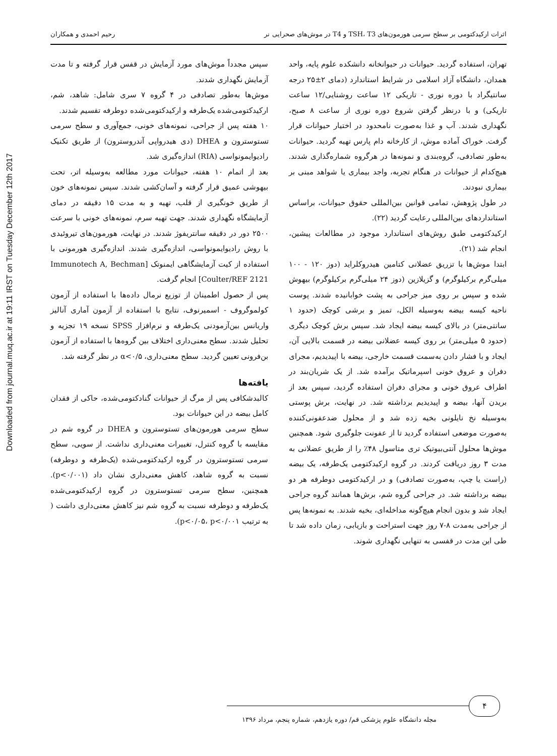Downloaded from journal.muq.ac.ir at 19:11 IRST on Tuesday December 12th 2017
اثرات ارکیدکتومی بر سطح سرمی هورمون‌های TSH، T3 و T4 در موش‌های صحرایی نر رحیم احمدی و همکاران
تهران، استفاده گردید. حیوانات در حیوانخانه دانشکده علوم پایه، واحد همدان، دانشگاه آزاد اسلامی در شرایط استاندارد (دمای ۲±۲۵ درجه سانتیگراد با دوره نوری - تاریکی ۱۲ ساعت روشنایی/۱۲ ساعت تاریکی) و با درنظر گرفتن شروع دوره نوری از ساعت ۸ صبح، نگهداری شدند. آب و غذا به‌صورت نامحدود در اختیار حیوانات قرار گرفت. خوراک آماده موش، از کارخانه دام پارس تهیه گردید. حیوانات به‌طور تصادفی، گروه‌بندی و نمونه‌ها در هرگروه شماره‌گذاری شدند. هیچ‌کدام از حیوانات در هنگام تجربه، واجد بیماری یا شواهد مبنی بر بیماری نبودند.
در طول پژوهش، تمامی قوانین بین‌المللی حقوق حیوانات، براساس استانداردهای بین‌المللی رعایت گردید (۲۲).
ارکیدکتومی طبق روش‌های استاندارد موجود در مطالعات پیشین، انجام شد (۲۱).
ابتدا موش‌ها با تزریق عضلانی کتامین هیدروکلراید (دوز ۱۲۰ - ۱۰۰ میلی‌گرم برکیلوگرم) و گزیلازین (دوز ۲۴ میلی‌گرم برکیلوگرم) بیهوش شده و سپس بر روی میز جراحی به پشت خوابانیده شدند. پوست ناحیه کیسه بیضه به‌وسیله الکل، تمیز و برشی کوچک (حدود ۱ سانتی‌متر) در بالای کیسه بیضه ایجاد شد. سپس برش کوچک دیگری (حدود ۵ میلی‌متر) بر روی کیسه عضلانی بیضه در قسمت بالایی آن، ایجاد و با فشار دادن به‌سمت قسمت خارجی، بیضه با اپیدیدیم، مجرای دفران و عروق خونی اسپرماتیک برآمده شد. از یک شریان‌بند در اطراف عروق خونی و مجرای دفران استفاده گردید، سپس بعد از بریدن آنها، بیضه و اپیدیدیم برداشته شد. در نهایت، برش پوستی به‌وسیله نخ نایلونی بخیه زده شد و از محلول ضدعفونی‌کننده به‌صورت موضعی استفاده گردید تا از عفونت جلوگیری شود. همچنین موش‌ها محلول آنتی‌بیوتیک تری متاسول ۴۸٪ را از طریق عضلانی به مدت ۳ روز دریافت کردند. در گروه ارکیدکتومی یک‌طرفه، یک بیضه (راست یا چپ، به‌صورت تصادفی) و در ارکیدکتومی دوطرفه هر دو بیضه برداشته شد. در جراحی گروه شم، برش‌ها همانند گروه جراحی ایجاد شد و بدون انجام هیچ‌گونه مداخله‌ای، بخیه شدند. به نمونه‌ها پس از جراحی به‌مدت ۸-۷ روز جهت استراحت و بازیابی، زمان داده شد تا طی این مدت در قفسی به تنهایی نگهداری شوند.
سپس مجدداً موش‌های مورد آزمایش در قفس قرار گرفته و تا مدت آزمایش نگهداری شدند.
موش‌ها به‌طور تصادفی در ۴ گروه ۷ سری شامل: شاهد، شم، ارکیدکتومی‌شده یک‌طرفه و ارکیدکتومی‌شده دوطرفه تقسیم شدند.
۱۰ هفته پس از جراحی، نمونه‌های خونی، جمع‌آوری و سطح سرمی تستوسترون و DHEA (دی هیدرواپی آندروسترون) از طریق تکنیک رادیوایمونواسی (RIA) اندازه‌گیری شد.
بعد از اتمام ۱۰ هفته، حیوانات مورد مطالعه به‌وسیله اتر، تحت بیهوشی عمیق قرار گرفته و آسان‌کشی شدند. سپس نمونه‌های خون از طریق خونگیری از قلب، تهیه و به مدت ۱۵ دقیقه در دمای آزمایشگاه نگهداری شدند. جهت تهیه سرم، نمونه‌های خونی با سرعت ۲۵۰۰ دور در دقیقه سانتریفوژ شدند. در نهایت، هورمون‌های تیروئیدی با روش رادیوایمونواسی، اندازه‌گیری شدند. اندازه‌گیری هورمونی با استفاده از کیت آزمایشگاهی ایمنوتک [Immunotech A, Bechman Coulter/REF 2121] انجام گرفت.
پس از حصول اطمینان از توزیع نرمال داده‌ها با استفاده از آزمون کولموگروف - اسمیرنوف، نتایج با استفاده از آزمون آماری آنالیز واریانس بین‌آزمودنی یک‌طرفه و نرم‌افزار SPSS نسخه ۱۹ تجزیه و تحلیل شدند. سطح معنی‌داری اختلاف بین گروه‌ها با استفاده از آزمون بن‌فرونی تعیین گردید. سطح معنی‌داری، α<۰/۵ در نظر گرفته شد.
یافته‌ها
کالبدشکافی پس از مرگ از حیوانات گنادکتومی‌شده، حاکی از فقدان کامل بیضه در این حیوانات بود.
سطح سرمی هورمون‌های تستوسترون و DHEA در گروه شم در مقایسه با گروه کنترل، تغییرات معنی‌داری نداشت. از سویی، سطح سرمی تستوسترون در گروه ارکیدکتومی‌شده (یک‌طرفه و دوطرفه) نسبت به گروه شاهد، کاهش معنی‌داری نشان داد (p<۰/۰۰۱). همچنین، سطح سرمی تستوسترون در گروه ارکیدکتومی‌شده یک‌طرفه و دوطرفه نسبت به گروه شم نیز کاهش معنی‌داری داشت ( به ترتیب p<۰/۰۵، p<۰/۰۰۱).
۴
مجله دانشگاه علوم پزشکی قم/ دوره یازدهم، شماره پنجم، مرداد ۱۳۹۶